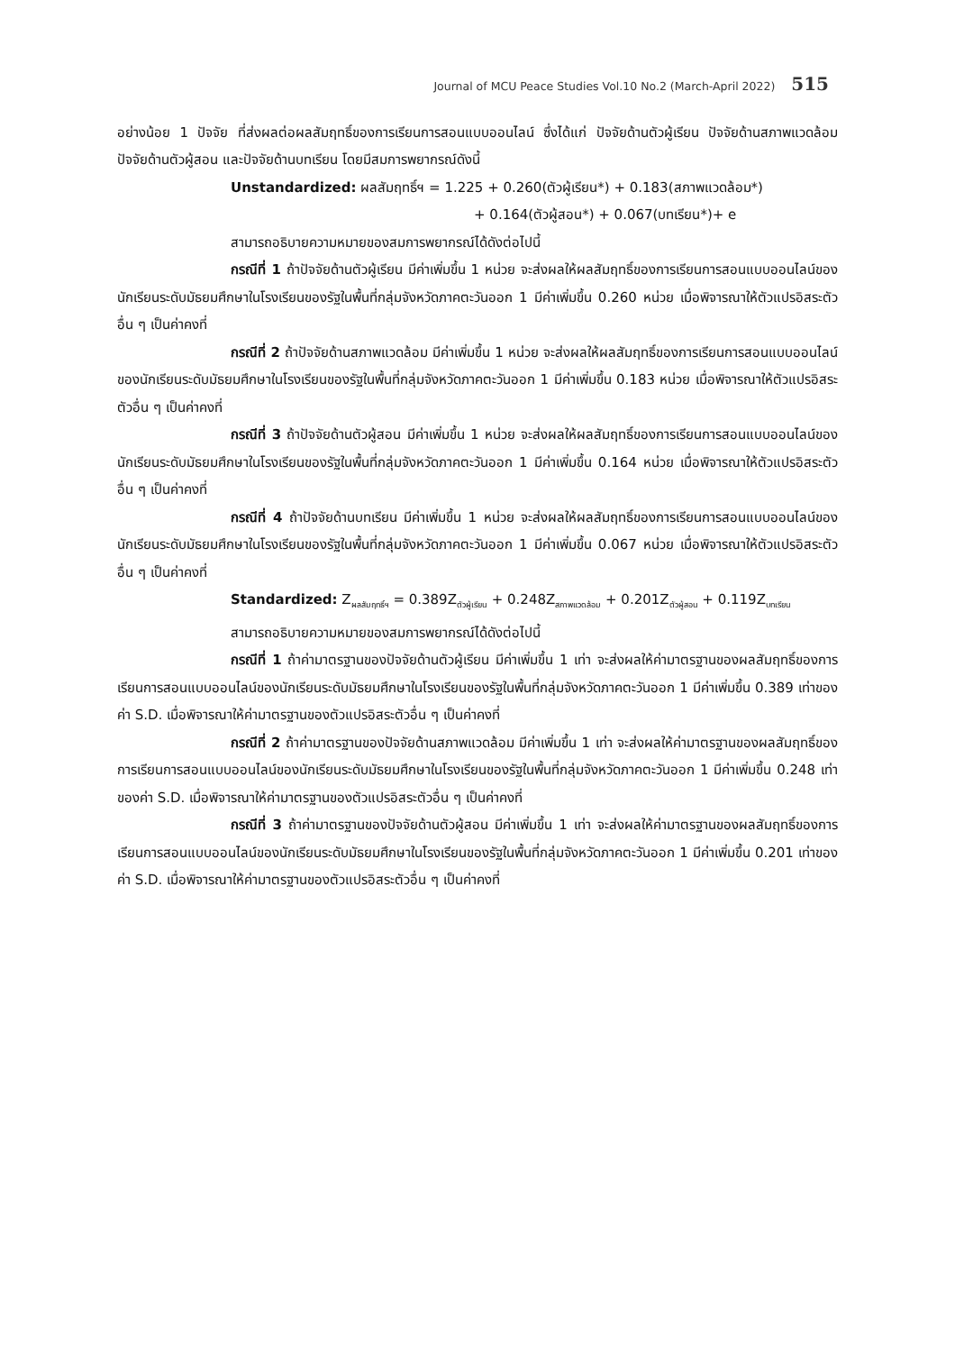Journal of MCU Peace Studies Vol.10 No.2 (March-April 2022) 515
อย่างน้อย 1 ปัจจัย ที่ส่งผลต่อผลสัมฤทธิ์ของการเรียนการสอนแบบออนไลน์ ซึ่งได้แก่ ปัจจัยด้านตัวผู้เรียน ปัจจัยด้านสภาพแวดล้อม ปัจจัยด้านตัวผู้สอน และปัจจัยด้านบทเรียน โดยมีสมการพยากรณ์ดังนี้
Unstandardized: ผลสัมฤทธิ์ฯ = 1.225 + 0.260(ตัวผู้เรียน*) + 0.183(สภาพแวดล้อม*)
+ 0.164(ตัวผู้สอน*) + 0.067(บทเรียน*)+ e
สามารถอธิบายความหมายของสมการพยากรณ์ได้ดังต่อไปนี้
กรณีที่ 1 ถ้าปัจจัยด้านตัวผู้เรียน มีค่าเพิ่มขึ้น 1 หน่วย จะส่งผลให้ผลสัมฤทธิ์ของการเรียนการสอนแบบออนไลน์ของนักเรียนระดับมัธยมศึกษาในโรงเรียนของรัฐในพื้นที่กลุ่มจังหวัดภาคตะวันออก 1 มีค่าเพิ่มขึ้น 0.260 หน่วย เมื่อพิจารณาให้ตัวแปรอิสระตัวอื่น ๆ เป็นค่าคงที่
กรณีที่ 2 ถ้าปัจจัยด้านสภาพแวดล้อม มีค่าเพิ่มขึ้น 1 หน่วย จะส่งผลให้ผลสัมฤทธิ์ของการเรียนการสอนแบบออนไลน์ของนักเรียนระดับมัธยมศึกษาในโรงเรียนของรัฐในพื้นที่กลุ่มจังหวัดภาคตะวันออก 1 มีค่าเพิ่มขึ้น 0.183 หน่วย เมื่อพิจารณาให้ตัวแปรอิสระตัวอื่น ๆ เป็นค่าคงที่
กรณีที่ 3 ถ้าปัจจัยด้านตัวผู้สอน มีค่าเพิ่มขึ้น 1 หน่วย จะส่งผลให้ผลสัมฤทธิ์ของการเรียนการสอนแบบออนไลน์ของนักเรียนระดับมัธยมศึกษาในโรงเรียนของรัฐในพื้นที่กลุ่มจังหวัดภาคตะวันออก 1 มีค่าเพิ่มขึ้น 0.164 หน่วย เมื่อพิจารณาให้ตัวแปรอิสระตัวอื่น ๆ เป็นค่าคงที่
กรณีที่ 4 ถ้าปัจจัยด้านบทเรียน มีค่าเพิ่มขึ้น 1 หน่วย จะส่งผลให้ผลสัมฤทธิ์ของการเรียนการสอนแบบออนไลน์ของนักเรียนระดับมัธยมศึกษาในโรงเรียนของรัฐในพื้นที่กลุ่มจังหวัดภาคตะวันออก 1 มีค่าเพิ่มขึ้น 0.067 หน่วย เมื่อพิจารณาให้ตัวแปรอิสระตัวอื่น ๆ เป็นค่าคงที่
Standardized: Z<sub>ผลสัมฤทธิ์ฯ</sub> = 0.389Z<sub>ตัวผู้เรียน</sub> + 0.248Z<sub>สภาพแวดล้อม</sub> + 0.201Z<sub>ตัวผู้สอน</sub> + 0.119Z<sub>บทเรียน</sub>
สามารถอธิบายความหมายของสมการพยากรณ์ได้ดังต่อไปนี้
กรณีที่ 1 ถ้าค่ามาตรฐานของปัจจัยด้านตัวผู้เรียน มีค่าเพิ่มขึ้น 1 เท่า จะส่งผลให้ค่ามาตรฐานของผลสัมฤทธิ์ของการเรียนการสอนแบบออนไลน์ของนักเรียนระดับมัธยมศึกษาในโรงเรียนของรัฐในพื้นที่กลุ่มจังหวัดภาคตะวันออก 1 มีค่าเพิ่มขึ้น 0.389 เท่าของค่า S.D. เมื่อพิจารณาให้ค่ามาตรฐานของตัวแปรอิสระตัวอื่น ๆ เป็นค่าคงที่
กรณีที่ 2 ถ้าค่ามาตรฐานของปัจจัยด้านสภาพแวดล้อม มีค่าเพิ่มขึ้น 1 เท่า จะส่งผลให้ค่ามาตรฐานของผลสัมฤทธิ์ของการเรียนการสอนแบบออนไลน์ของนักเรียนระดับมัธยมศึกษาในโรงเรียนของรัฐในพื้นที่กลุ่มจังหวัดภาคตะวันออก 1 มีค่าเพิ่มขึ้น 0.248 เท่าของค่า S.D. เมื่อพิจารณาให้ค่ามาตรฐานของตัวแปรอิสระตัวอื่น ๆ เป็นค่าคงที่
กรณีที่ 3 ถ้าค่ามาตรฐานของปัจจัยด้านตัวผู้สอน มีค่าเพิ่มขึ้น 1 เท่า จะส่งผลให้ค่ามาตรฐานของผลสัมฤทธิ์ของการเรียนการสอนแบบออนไลน์ของนักเรียนระดับมัธยมศึกษาในโรงเรียนของรัฐในพื้นที่กลุ่มจังหวัดภาคตะวันออก 1 มีค่าเพิ่มขึ้น 0.201 เท่าของค่า S.D. เมื่อพิจารณาให้ค่ามาตรฐานของตัวแปรอิสระตัวอื่น ๆ เป็นค่าคงที่